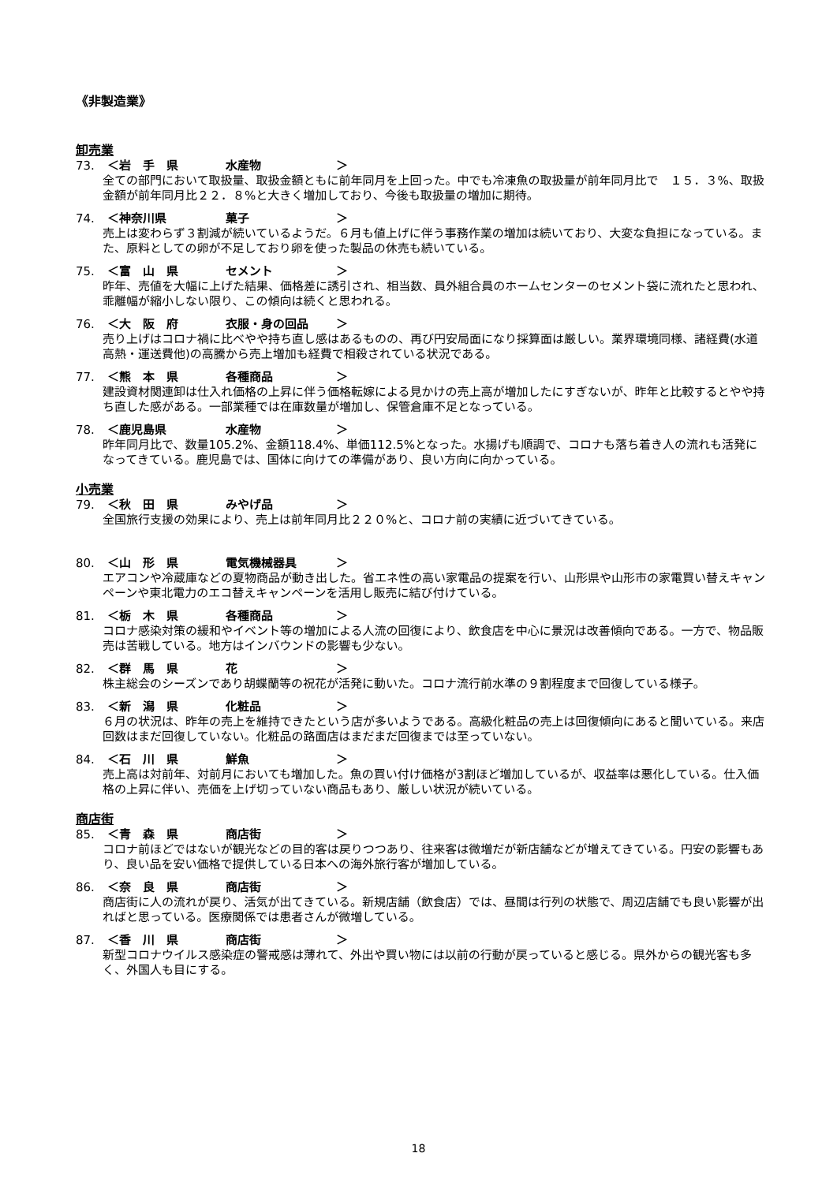《非製造業》
卸売業
73. ＜岩　手　県 水産物 ＞
全ての部門において取扱量、取扱金額ともに前年同月を上回った。中でも冷凍魚の取扱量が前年同月比で　１５．３%、取扱金額が前年同月比２２．８%と大きく増加しており、今後も取扱量の増加に期待。
74. ＜神奈川県 菓子 ＞
売上は変わらず３割減が続いているようだ。６月も値上げに伴う事務作業の増加は続いており、大変な負担になっている。また、原料としての卵が不足しており卵を使った製品の休売も続いている。
75. ＜富　山　県 セメント ＞
昨年、売値を大幅に上げた結果、価格差に誘引され、相当数、員外組合員のホームセンターのセメント袋に流れたと思われ、乖離幅が縮小しない限り、この傾向は続くと思われる。
76. ＜大　阪　府 衣服・身の回品 ＞
売り上げはコロナ禍に比べやや持ち直し感はあるものの、再び円安局面になり採算面は厳しい。業界環境同様、諸経費(水道高熱・運送費他)の高騰から売上増加も経費で相殺されている状況である。
77. ＜熊　本　県 各種商品 ＞
建設資材関連卸は仕入れ価格の上昇に伴う価格転嫁による見かけの売上高が増加したにすぎないが、昨年と比較するとやや持ち直した感がある。一部業種では在庫数量が増加し、保管倉庫不足となっている。
78. ＜鹿児島県 水産物 ＞
昨年同月比で、数量105.2%、金額118.4%、単価112.5%となった。水揚げも順調で、コロナも落ち着き人の流れも活発になってきている。鹿児島では、国体に向けての準備があり、良い方向に向かっている。
小売業
79. ＜秋　田　県 みやげ品 ＞
全国旅行支援の効果により、売上は前年同月比２２０%と、コロナ前の実績に近づいてきている。
80. ＜山　形　県 電気機械器具 ＞
エアコンや冷蔵庫などの夏物商品が動き出した。省エネ性の高い家電品の提案を行い、山形県や山形市の家電買い替えキャンペーンや東北電力のエコ替えキャンペーンを活用し販売に結び付けている。
81. ＜栃　木　県 各種商品 ＞
コロナ感染対策の緩和やイベント等の増加による人流の回復により、飲食店を中心に景況は改善傾向である。一方で、物品販売は苦戦している。地方はインバウンドの影響も少ない。
82. ＜群　馬　県 花 ＞
株主総会のシーズンであり胡蝶蘭等の祝花が活発に動いた。コロナ流行前水準の９割程度まで回復している様子。
83. ＜新　潟　県 化粧品 ＞
６月の状況は、昨年の売上を維持できたという店が多いようである。高級化粧品の売上は回復傾向にあると聞いている。来店回数はまだ回復していない。化粧品の路面店はまだまだ回復までは至っていない。
84. ＜石　川　県 鮮魚 ＞
売上高は対前年、対前月においても増加した。魚の買い付け価格が3割ほど増加しているが、収益率は悪化している。仕入価格の上昇に伴い、売価を上げ切っていない商品もあり、厳しい状況が続いている。
商店街
85. ＜青　森　県 商店街 ＞
コロナ前ほどではないが観光などの目的客は戻りつつあり、往来客は微増だが新店舗などが増えてきている。円安の影響もあり、良い品を安い価格で提供している日本への海外旅行客が増加している。
86. ＜奈　良　県 商店街 ＞
商店街に人の流れが戻り、活気が出てきている。新規店舗（飲食店）では、昼間は行列の状態で、周辺店舗でも良い影響が出ればと思っている。医療関係では患者さんが微増している。
87. ＜香　川　県 商店街 ＞
新型コロナウイルス感染症の警戒感は薄れて、外出や買い物には以前の行動が戻っていると感じる。県外からの観光客も多く、外国人も目にする。
18